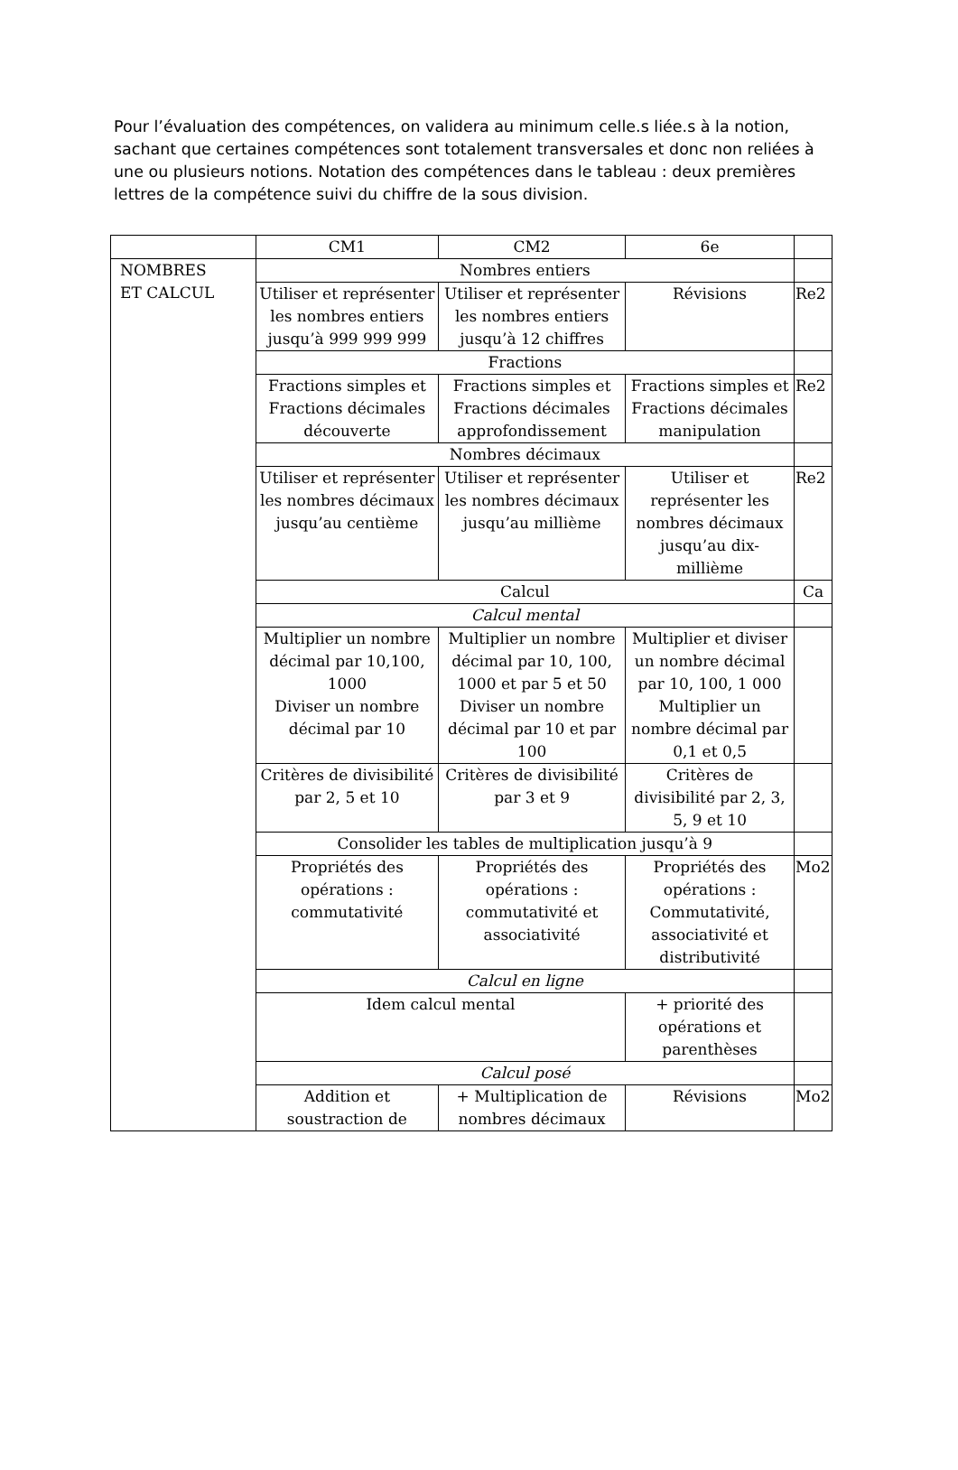Pour l’évaluation des compétences, on validera au minimum celle.s liée.s à la notion, sachant que certaines compétences sont totalement transversales et donc non reliées à une ou plusieurs notions. Notation des compétences dans le tableau : deux premières lettres de la compétence suivi du chiffre de la sous division.
| | CM1 | CM2 | 6e | |
| NOMBRES ET CALCUL | Nombres entiers | | | |
| | Utiliser et représenter les nombres entiers jusqu’à 999 999 999 | Utiliser et représenter les nombres entiers jusqu’à 12 chiffres | Révisions | Re2 |
| | Fractions | | | |
| | Fractions simples et Fractions décimales découverte | Fractions simples et Fractions décimales approfondissement | Fractions simples et Fractions décimales manipulation | Re2 |
| | Nombres décimaux | | | |
| | Utiliser et représenter les nombres décimaux jusqu’au centième | Utiliser et représenter les nombres décimaux jusqu’au millième | Utiliser et représenter les nombres décimaux jusqu’au dix-millième | Re2 |
| | Calcul | | | Ca |
| | Calcul mental | | | |
| | Multiplier un nombre décimal par 10,100, 1000 Diviser un nombre décimal par 10 | Multiplier un nombre décimal par 10, 100, 1000 et par 5 et 50 Diviser un nombre décimal par 10 et par 100 | Multiplier et diviser un nombre décimal par 10, 100, 1 000 Multiplier un nombre décimal par 0,1 et 0,5 | |
| | Critères de divisibilité par 2, 5 et 10 | Critères de divisibilité par 3 et 9 | Critères de divisibilité par 2, 3, 5, 9 et 10 | |
| | Consolider les tables de multiplication jusqu’à 9 | | | |
| | Propriétés des opérations : commutativité | Propriétés des opérations : commutativité et associativité | Propriétés des opérations : Commutativité, associativité et distributivité | Mo2 |
| | Calcul en ligne | | | |
| | Idem calcul mental | | + priorité des opérations et parenthèses | |
| | Calcul posé | | | |
| | Addition et soustraction de | + Multiplication de nombres décimaux | Révisions | Mo2 |